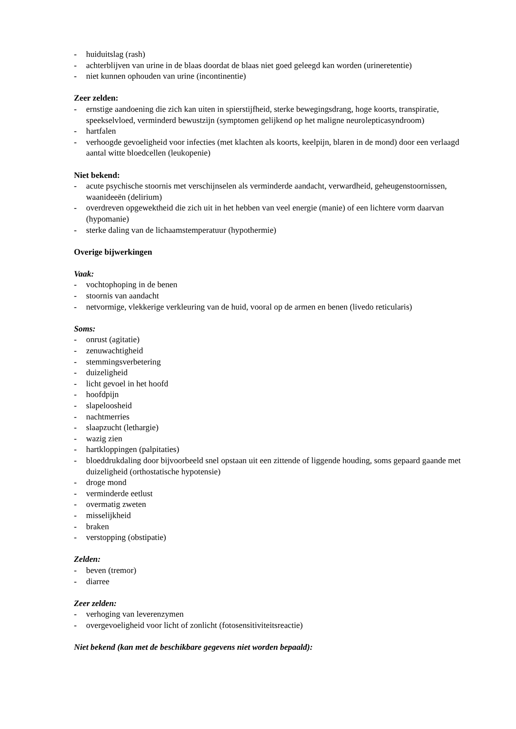- huiduitslag (rash)
- achterblijven van urine in de blaas doordat de blaas niet goed geleegd kan worden (urineretentie)
- niet kunnen ophouden van urine (incontinentie)
Zeer zelden:
- ernstige aandoening die zich kan uiten in spierstijfheid, sterke bewegingsdrang, hoge koorts, transpiratie, speekselvloed, verminderd bewustzijn (symptomen gelijkend op het maligne neurolepticasyndroom)
- hartfalen
- verhoogde gevoeligheid voor infecties (met klachten als koorts, keelpijn, blaren in de mond) door een verlaagd aantal witte bloedcellen (leukopenie)
Niet bekend:
- acute psychische stoornis met verschijnselen als verminderde aandacht, verwardheid, geheugenstoornissen, waanideeën (delirium)
- overdreven opgewektheid die zich uit in het hebben van veel energie (manie) of een lichtere vorm daarvan (hypomanie)
- sterke daling van de lichaamstemperatuur (hypothermie)
Overige bijwerkingen
Vaak:
- vochtophoping in de benen
- stoornis van aandacht
- netvormige, vlekkerige verkleuring van de huid, vooral op de armen en benen (livedo reticularis)
Soms:
- onrust (agitatie)
- zenuwachtigheid
- stemmingsverbetering
- duizeligheid
- licht gevoel in het hoofd
- hoofdpijn
- slapeloosheid
- nachtmerries
- slaapzucht (lethargie)
- wazig zien
- hartkloppingen (palpitaties)
- bloeddrukdaling door bijvoorbeeld snel opstaan uit een zittende of liggende houding, soms gepaard gaande met duizeligheid (orthostatische hypotensie)
- droge mond
- verminderde eetlust
- overmatig zweten
- misselijkheid
- braken
- verstopping (obstipatie)
Zelden:
- beven (tremor)
- diarree
Zeer zelden:
- verhoging van leverenzymen
- overgevoeligheid voor licht of zonlicht (fotosensitiviteitsreactie)
Niet bekend (kan met de beschikbare gegevens niet worden bepaald):